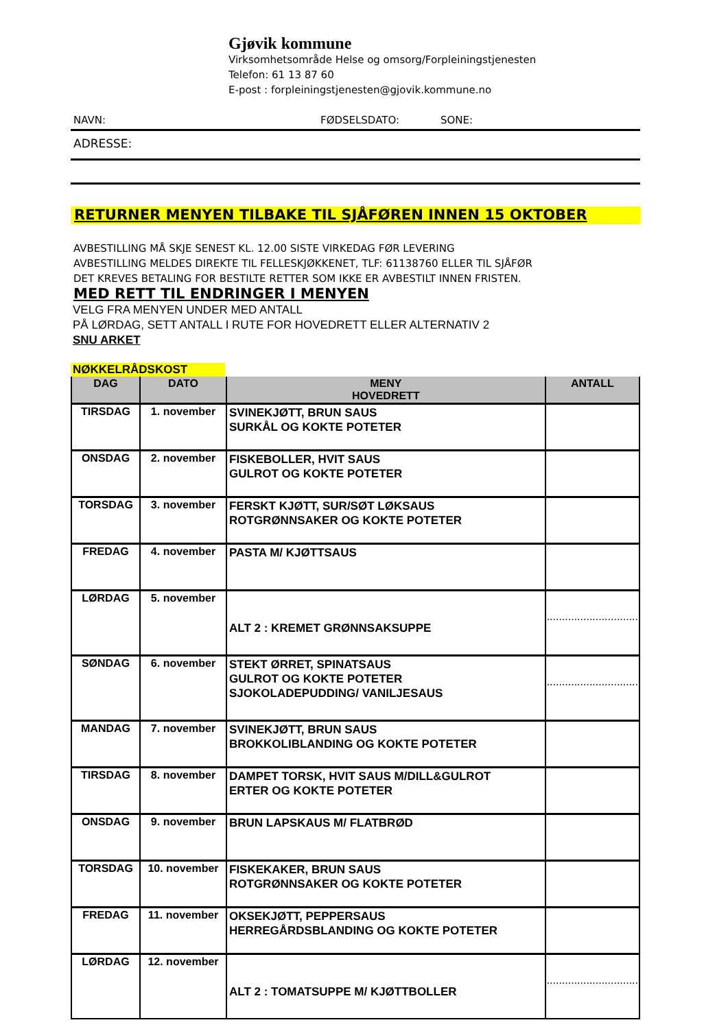Gjøvik kommune
Virksomhetsområde Helse og omsorg/Forpleiningstjenesten
Telefon: 61 13 87 60
E-post : forpleiningstjenesten@gjovik.kommune.no
NAVN: FØDSELSDATO: SONE:
ADRESSE:
RETURNER MENYEN TILBAKE TIL SJÅFØREN INNEN 15 OKTOBER
AVBESTILLING MÅ SKJE SENEST KL. 12.00 SISTE VIRKEDAG FØR LEVERING
AVBESTILLING MELDES DIREKTE TIL FELLESKJØKKENET, TLF: 61138760 ELLER TIL SJÅFØR
DET KREVES BETALING FOR BESTILTE RETTER SOM IKKE ER AVBESTILT INNEN FRISTEN.
MED RETT TIL ENDRINGER I MENYEN
VELG FRA MENYEN UNDER MED ANTALL
PÅ LØRDAG, SETT ANTALL I RUTE FOR HOVEDRETT ELLER ALTERNATIV 2
SNU ARKET
NØKKELRÅDSKOST
| DAG | DATO | MENY HOVEDRETT | ANTALL |
| --- | --- | --- | --- |
| TIRSDAG | 1. november | SVINEKJØTT, BRUN SAUS SURKÅL OG KOKTE POTETER | |
| ONSDAG | 2. november | FISKEBOLLER, HVIT SAUS GULROT OG KOKTE POTETER | |
| TORSDAG | 3. november | FERSKT KJØTT, SUR/SØT LØKSAUS ROTGRØNNSAKER OG KOKTE POTETER | |
| FREDAG | 4. november | PASTA M/ KJØTTSAUS | |
| LØRDAG | 5. november | ALT 2 : KREMET GRØNNSAKSUPPE | .............................. |
| SØNDAG | 6. november | STEKT ØRRET, SPINATSAUS GULROT OG KOKTE POTETER SJOKOLADEPUDDING/ VANILJESAUS | .............................. |
| MANDAG | 7. november | SVINEKJØTT, BRUN SAUS BROKKOLIBLANDING OG KOKTE POTETER | |
| TIRSDAG | 8. november | DAMPET TORSK, HVIT SAUS M/DILL&GULROT ERTER OG KOKTE POTETER | |
| ONSDAG | 9. november | BRUN LAPSKAUS M/ FLATBRØD | |
| TORSDAG | 10. november | FISKEKAKER, BRUN SAUS ROTGRØNNSAKER OG KOKTE POTETER | |
| FREDAG | 11. november | OKSEKJØTT, PEPPERSAUS HERREGÅRDSBLANDING OG KOKTE POTETER | |
| LØRDAG | 12. november | ALT 2 : TOMATSUPPE M/ KJØTTBOLLER | .............................. |